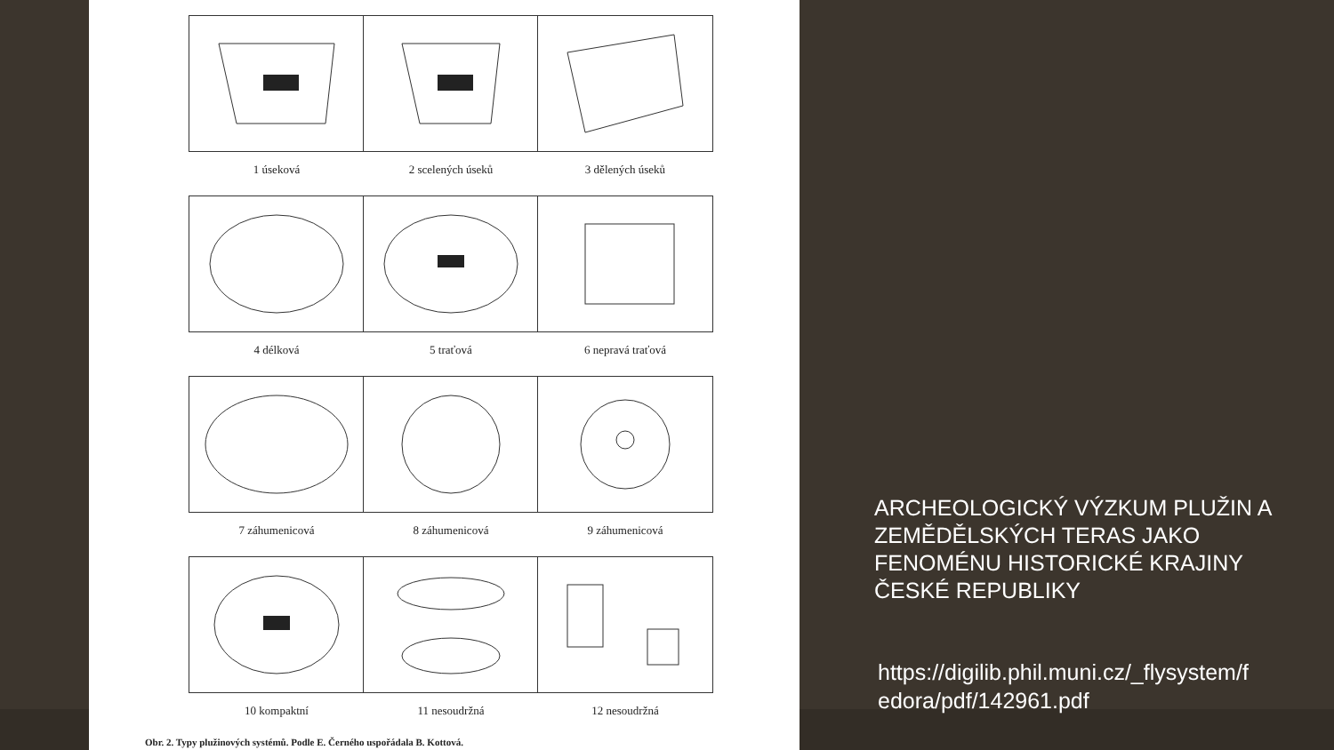1 úseková
2 scelených úseků
3 dělených úseků
4 délková
5 traťová
6 nepravá traťová
7 záhumenicová
8 záhumenicová
9 záhumenicová
10 kompaktní
11 nesoudržná
12 nesoudržná
Obr. 2. Typy plužinových systémů. Podle E. Černého uspořádala B. Kottová.
ARCHEOLOGICKÝ VÝZKUM PLUŽIN A ZEMĚDĚLSKÝCH TERAS JAKO FENOMÉNU HISTORICKÉ KRAJINY ČESKÉ REPUBLIKY
https://digilib.phil.muni.cz/_flysystem/fedora/pdf/142961.pdf